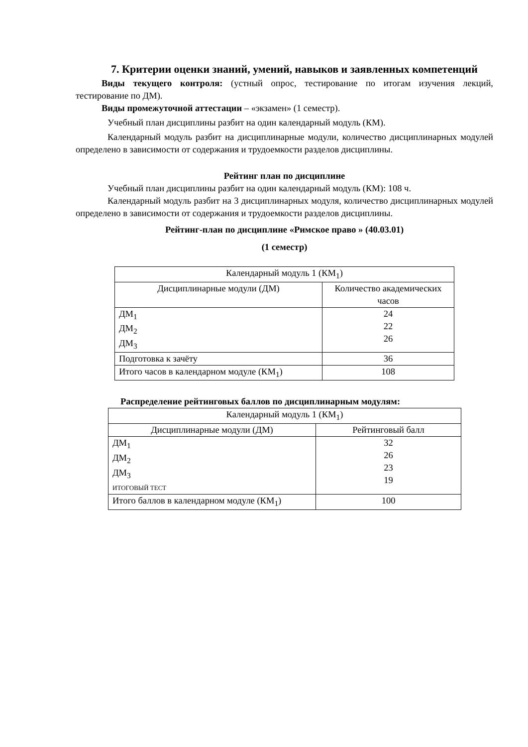7. Критерии оценки знаний, умений, навыков и заявленных компетенций
Виды текущего контроля: (устный опрос, тестирование по итогам изучения лекций, тестирование по ДМ).
Виды промежуточной аттестации – «экзамен» (1 семестр).
Учебный план дисциплины разбит на один календарный модуль (КМ).
Календарный модуль разбит на дисциплинарные модули, количество дисциплинарных модулей определено в зависимости от содержания и трудоемкости разделов дисциплины.
Рейтинг план по дисциплине
Учебный план дисциплины разбит на один календарный модуль (КМ): 108 ч.
Календарный модуль разбит на 3 дисциплинарных модуля, количество дисциплинарных модулей определено в зависимости от содержания и трудоемкости разделов дисциплины.
Рейтинг-план по дисциплине «Римское право » (40.03.01)
(1 семестр)
| Календарный модуль 1 (КМ<sub>1</sub>) | |
| Дисциплинарные модули (ДМ) | Количество академических часов |
| ДМ<sub>1</sub> ДМ<sub>2</sub> ДМ<sub>3</sub> | 24 22 26 |
| Подготовка к зачёту | 36 |
| Итого часов в календарном модуле (КМ<sub>1</sub>) | 108 |
Распределение рейтинговых баллов по дисциплинарным модулям:
| Календарный модуль 1 (КМ<sub>1</sub>) | |
| Дисциплинарные модули (ДМ) | Рейтинговый балл |
| ДМ<sub>1</sub> ДМ<sub>2</sub> ДМ<sub>3</sub> ИТОГОВЫЙ ТЕСТ | 32 26 23 19 |
| Итого баллов в календарном модуле (КМ<sub>1</sub>) | 100 |